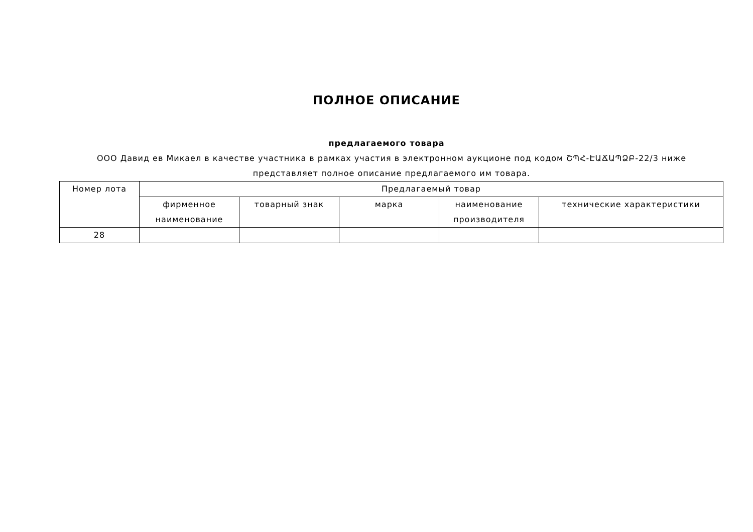ПОЛНОЕ ОПИСАНИЕ
предлагаемого товара
ООО Давид ев Микаел в качестве участника в рамках участия в электронном аукционе под кодом ՇՊՀ-ԷԱՃԱՊՁԲ-22/3 ниже представляет полное описание предлагаемого им товара.
| Номер лота | Предлагаемый товар | | | | |
| --- | --- | --- | --- | --- | --- |
| | фирменное наименование | товарный знак | марка | наименование производителя | технические характеристики |
| 28 | | | | | |